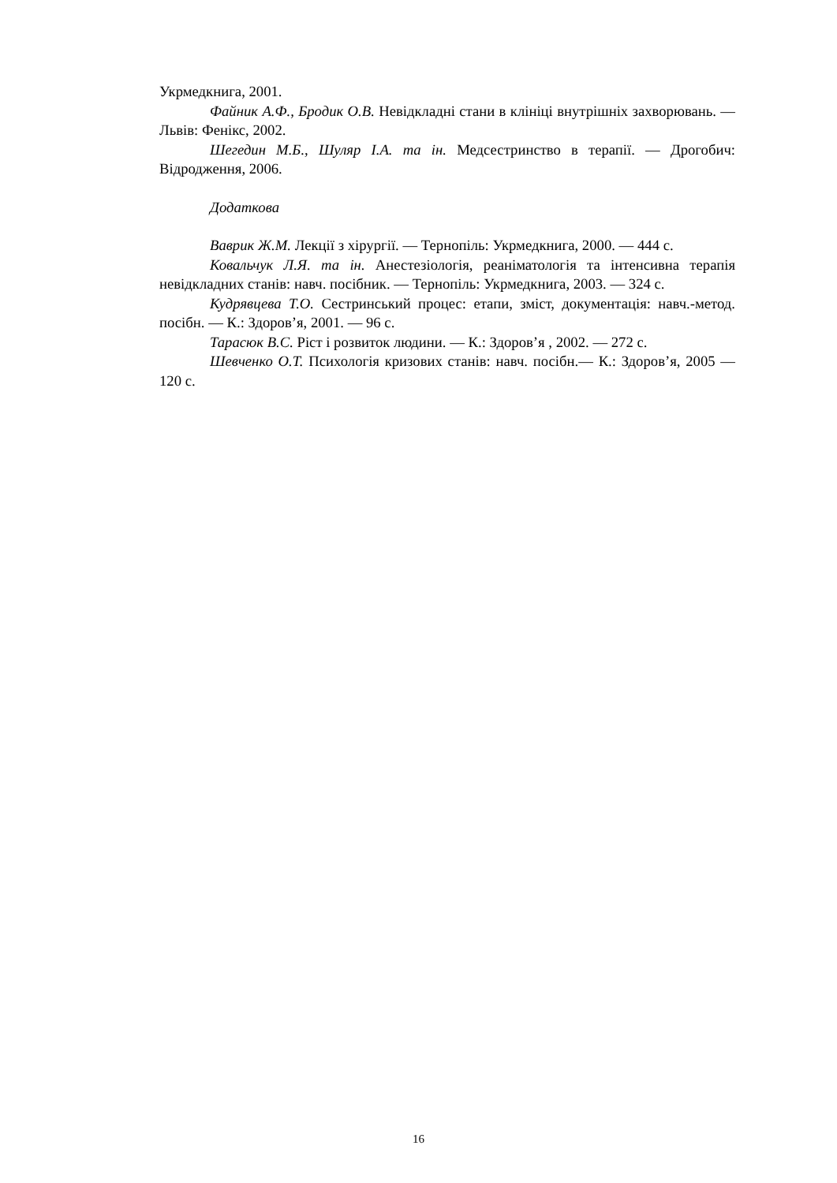Укрмедкнига, 2001.
Файник А.Ф., Бродик О.В. Невідкладні стани в клініці внутрішніх захворювань. — Львів: Фенікс, 2002.
Шегедин М.Б., Шуляр І.А. та ін. Медсестринство в терапії. — Дрогобич: Відродження, 2006.
Додаткова
Ваврик Ж.М. Лекції з хірургії. — Тернопіль: Укрмедкнига, 2000. — 444 с.
Ковальчук Л.Я. та ін. Анестезіологія, реаніматологія та інтенсивна терапія невідкладних станів: навч. посібник. — Тернопіль: Укрмедкнига, 2003. — 324 с.
Кудрявцева Т.О. Сестринський процес: етапи, зміст, документація: навч.-метод. посібн. — К.: Здоров’я, 2001. — 96 с.
Тарасюк В.С. Ріст і розвиток людини. — К.: Здоров’я , 2002. — 272 с.
Шевченко О.Т. Психологія кризових станів: навч. посібн.— К.: Здоров’я, 2005 — 120 с.
16